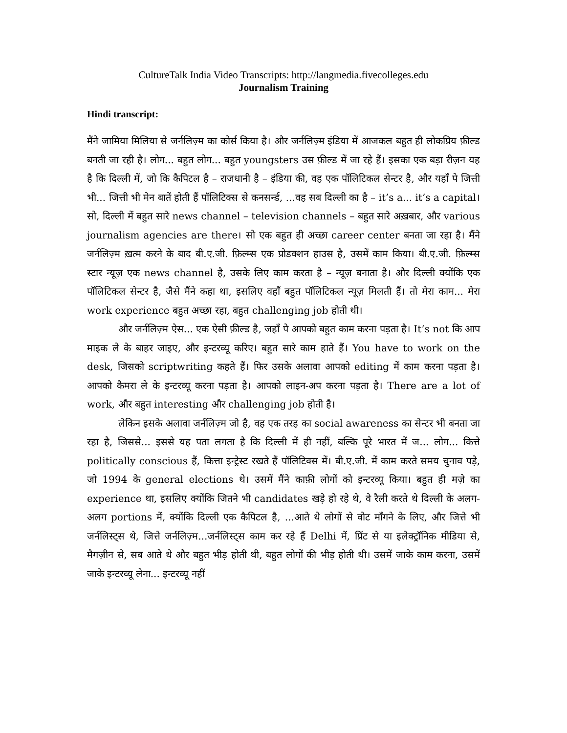CultureTalk India Video Transcripts: http://langmedia.fivecolleges.edu
Journalism Training
Hindi transcript:
मैंने जामिया मिलिया से जर्नलिज़्म का कोर्स किया है। और जर्नलिज़्म इंडिया में आजकल बहुत ही लोकप्रिय फ़ील्ड बनती जा रही है। लोग... बहुत लोग... बहुत youngsters उस फ़ील्ड में जा रहे हैं। इसका एक बड़ा रीज़न यह है कि दिल्ली में, जो कि कैपिटल है – राजधानी है – इंडिया की, वह एक पॉलिटिकल सेन्टर है, और यहाँ पे जित्ती भी... जित्ती भी मेन बातें होती हैं पॉलिटिक्स से कनसर्न्ड, ...वह सब दिल्ली का है – it’s a... it’s a capital। सो, दिल्ली में बहुत सारे news channel – television channels – बहुत सारे अख़बार, और various journalism agencies are there। सो एक बहुत ही अच्छा career center बनता जा रहा है। मैंने जर्नलिज़्म ख़त्म करने के बाद बी.ए.जी. फ़िल्म्स एक प्रोडक्शन हाउस है, उसमें काम किया। बी.ए.जी. फ़िल्म्स स्टार न्यूज़ एक news channel है, उसके लिए काम करता है – न्यूज़ बनाता है। और दिल्ली क्योंकि एक पॉलिटिकल सेन्टर है, जैसे मैंने कहा था, इसलिए वहाँ बहुत पॉलिटिकल न्यूज़ मिलती हैं। तो मेरा काम... मेरा work experience बहुत अच्छा रहा, बहुत challenging job होती थी।
और जर्नलिज़्म ऐस... एक ऐसी फ़ील्ड है, जहाँ पे आपको बहुत काम करना पड़ता है। It’s not कि आप माइक ले के बाहर जाइए, और इन्टरव्यू करिए। बहुत सारे काम हाते हैं। You have to work on the desk, जिसको scriptwriting कहते हैं। फिर उसके अलावा आपको editing में काम करना पड़ता है। आपको कैमरा ले के इन्टरव्यू करना पड़ता है। आपको लाइन-अप करना पड़ता है। There are a lot of work, और बहुत interesting और challenging job होती है।
लेकिन इसके अलावा जर्नलिज़्म जो है, वह एक तरह का social awareness का सेन्टर भी बनता जा रहा है, जिससे... इससे यह पता लगता है कि दिल्ली में ही नहीं, बल्कि पूरे भारत में ज... लोग... कित्ते politically conscious हैं, कित्ता इन्ट्रेस्ट रखते हैं पॉलिटिक्स में। बी.ए.जी. में काम करते समय चुनाव पड़े, जो 1994 के general elections थे। उसमें मैंने काफ़ी लोगों को इन्टरव्यू किया। बहुत ही मज़े का experience था, इसलिए क्योंकि जितने भी candidates खड़े हो रहे थे, वे रैली करते थे दिल्ली के अलग-अलग portions में, क्योंकि दिल्ली एक कैपिटल है, ...आते थे लोगों से वोट माँगने के लिए, और जित्ते भी जर्नलिस्ट्स थे, जित्ते जर्नलिज़्म...जर्नलिस्ट्स काम कर रहे हैं Delhi में, प्रिंट से या इलेक्ट्रॉनिक मीडिया से, मैगज़ीन से, सब आते थे और बहुत भीड़ होती थी, बहुत लोगों की भीड़ होती थी। उसमें जाके काम करना, उसमें जाके इन्टरव्यू लेना... इन्टरव्यू नहीं